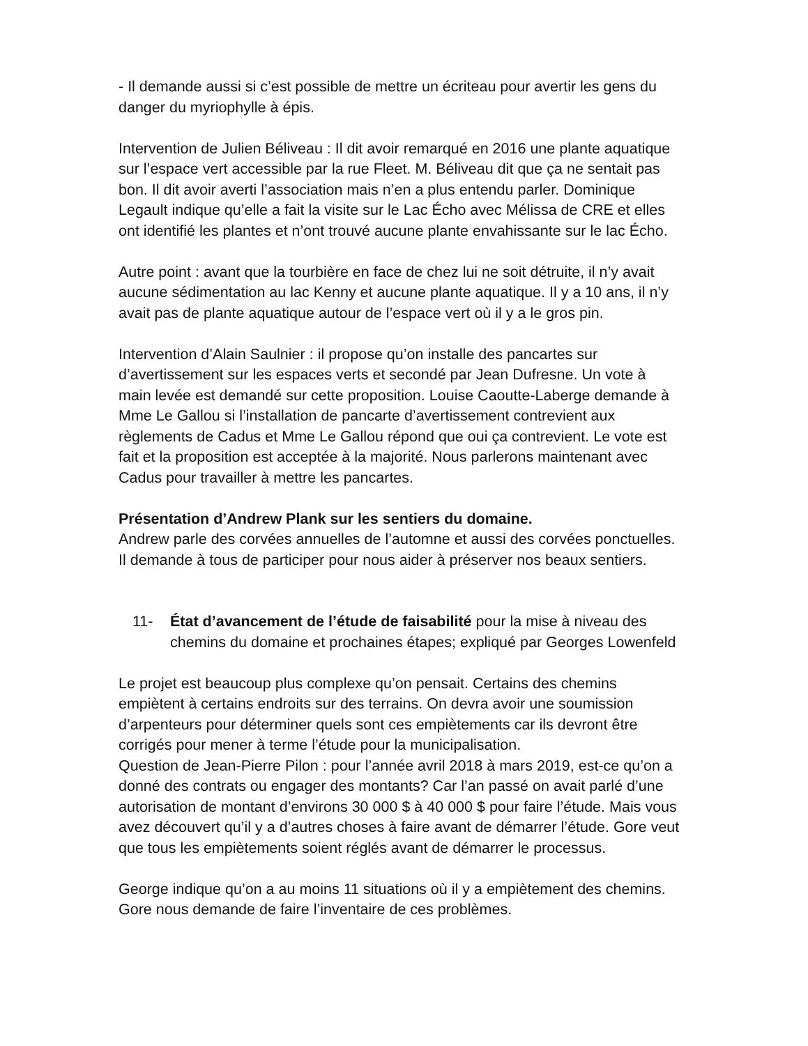- Il demande aussi si c’est possible de mettre un écriteau pour avertir les gens du danger du myriophylle à épis.
Intervention de Julien Béliveau : Il dit avoir remarqué en 2016 une plante aquatique sur l’espace vert accessible par la rue Fleet. M. Béliveau dit que ça ne sentait pas bon. Il dit avoir averti l’association mais n’en a plus entendu parler. Dominique Legault indique qu’elle a fait la visite sur le Lac Écho avec Mélissa de CRE et elles ont identifié les plantes et n’ont trouvé aucune plante envahissante sur le lac Écho.
Autre point : avant que la tourbière en face de chez lui ne soit détruite, il n’y avait aucune sédimentation au lac Kenny et aucune plante aquatique. Il y a 10 ans, il n’y avait pas de plante aquatique autour de l’espace vert où il y a le gros pin.
Intervention d’Alain Saulnier : il propose qu’on installe des pancartes sur d’avertissement sur les espaces verts et secondé par Jean Dufresne. Un vote à main levée est demandé sur cette proposition. Louise Caoutte-Laberge demande à Mme Le Gallou si l’installation de pancarte d’avertissement contrevient aux règlements de Cadus et Mme Le Gallou répond que oui ça contrevient. Le vote est fait et la proposition est acceptée à la majorité. Nous parlerons maintenant avec Cadus pour travailler à mettre les pancartes.
Présentation d’Andrew Plank sur les sentiers du domaine.
Andrew parle des corvées annuelles de l’automne et aussi des corvées ponctuelles. Il demande à tous de participer pour nous aider à préserver nos beaux sentiers.
11- État d’avancement de l’étude de faisabilité pour la mise à niveau des chemins du domaine et prochaines étapes; expliqué par Georges Lowenfeld
Le projet est beaucoup plus complexe qu’on pensait. Certains des chemins empiètent à certains endroits sur des terrains. On devra avoir une soumission d’arpenteurs pour déterminer quels sont ces empiètements car ils devront être corrigés pour mener à terme l’étude pour la municipalisation.
Question de Jean-Pierre Pilon : pour l’année avril 2018 à mars 2019, est-ce qu’on a donné des contrats ou engager des montants? Car l’an passé on avait parlé d’une autorisation de montant d’environs 30 000 $ à 40 000 $ pour faire l’étude. Mais vous avez découvert qu’il y a d’autres choses à faire avant de démarrer l’étude. Gore veut que tous les empiètements soient réglés avant de démarrer le processus.
George indique qu’on a au moins 11 situations où il y a empiètement des chemins. Gore nous demande de faire l’inventaire de ces problèmes.